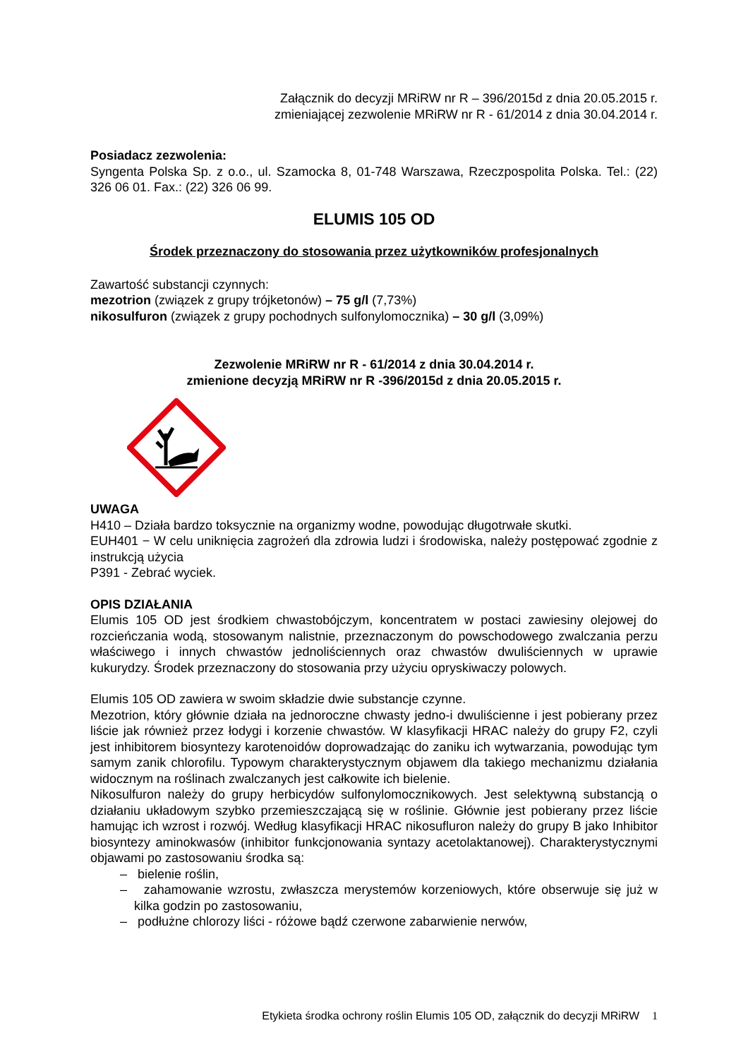Załącznik do decyzji MRiRW nr R – 396/2015d z dnia 20.05.2015 r.
zmieniającej zezwolenie MRiRW nr R - 61/2014 z dnia 30.04.2014 r.
Posiadacz zezwolenia:
Syngenta Polska Sp. z o.o., ul. Szamocka 8, 01-748 Warszawa, Rzeczpospolita Polska. Tel.: (22) 326 06 01. Fax.: (22) 326 06 99.
ELUMIS 105 OD
Środek przeznaczony do stosowania przez użytkowników profesjonalnych
Zawartość substancji czynnych:
mezotrion (związek z grupy trójketonów) – 75 g/l (7,73%)
nikosulfuron (związek z grupy pochodnych sulfonylomocznika) – 30 g/l (3,09%)
Zezwolenie MRiRW nr R - 61/2014 z dnia 30.04.2014 r.
zmienione decyzją MRiRW nr R -396/2015d z dnia 20.05.2015 r.
UWAGA
H410 – Działa bardzo toksycznie na organizmy wodne, powodując długotrwałe skutki.
EUH401 − W celu uniknięcia zagrożeń dla zdrowia ludzi i środowiska, należy postępować zgodnie z instrukcją użycia
P391 - Zebrać wyciek.
OPIS DZIAŁANIA
Elumis 105 OD jest środkiem chwastobójczym, koncentratem w postaci zawiesiny olejowej do rozcieńczania wodą, stosowanym nalistnie, przeznaczonym do powschodowego zwalczania perzu właściwego i innych chwastów jednoliściennych oraz chwastów dwuliściennych w uprawie kukurydzy. Środek przeznaczony do stosowania przy użyciu opryskiwaczy polowych.
Elumis 105 OD zawiera w swoim składzie dwie substancje czynne.
Mezotrion, który głównie działa na jednoroczne chwasty jedno-i dwuliścienne i jest pobierany przez liście jak również przez łodygi i korzenie chwastów. W klasyfikacji HRAC należy do grupy F2, czyli jest inhibitorem biosyntezy karotenoidów doprowadzając do zaniku ich wytwarzania, powodując tym samym zanik chlorofilu. Typowym charakterystycznym objawem dla takiego mechanizmu działania widocznym na roślinach zwalczanych jest całkowite ich bielenie.
Nikosulfuron należy do grupy herbicydów sulfonylomocznikowych. Jest selektywną substancją o działaniu układowym szybko przemieszczającą się w roślinie. Głównie jest pobierany przez liście hamując ich wzrost i rozwój. Według klasyfikacji HRAC nikosufluron należy do grupy B jako Inhibitor biosyntezy aminokwasów (inhibitor funkcjonowania syntazy acetolaktanowej). Charakterystycznymi objawami po zastosowaniu środka są:
– bielenie roślin,
– zahamowanie wzrostu, zwłaszcza merystemów korzeniowych, które obserwuje się już w kilka godzin po zastosowaniu,
– podłużne chlorozy liści - różowe bądź czerwone zabarwienie nerwów,
Etykieta środka ochrony roślin Elumis 105 OD, załącznik do decyzji MRiRW 1